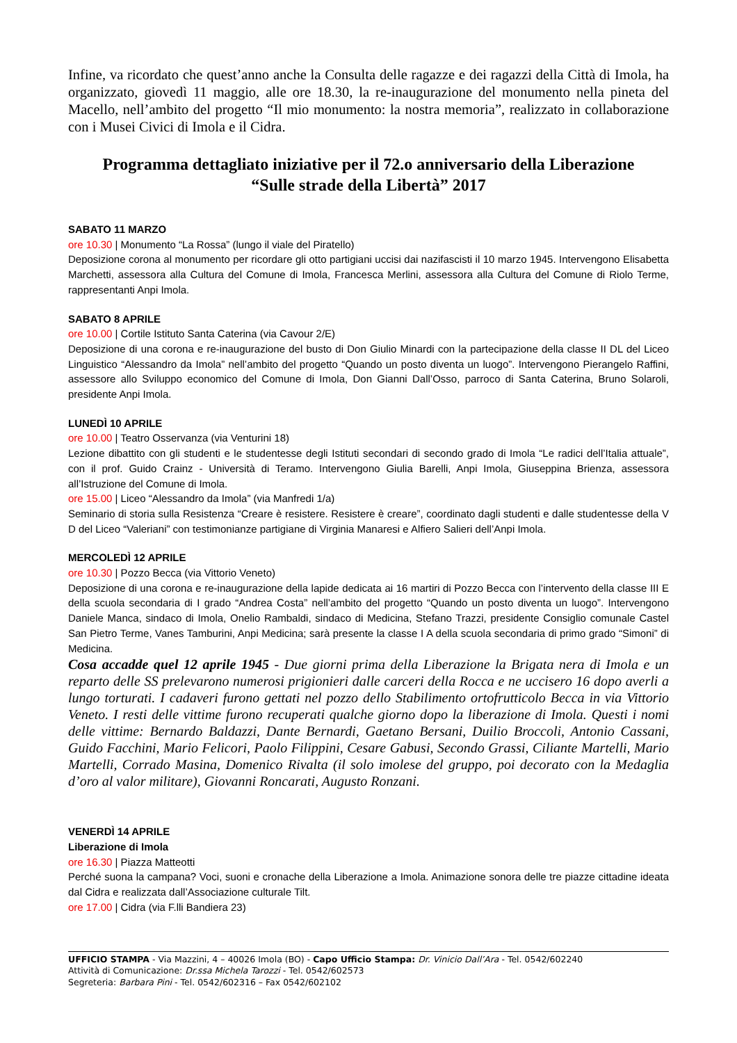Infine, va ricordato che quest’anno anche la Consulta delle ragazze e dei ragazzi della Città di Imola, ha organizzato, giovedì 11 maggio, alle ore 18.30, la re-inaugurazione del monumento nella pineta del Macello, nell’ambito del progetto “Il mio monumento: la nostra memoria”, realizzato in collaborazione con i Musei Civici di Imola e il Cidra.
Programma dettagliato iniziative per il 72.o anniversario della Liberazione
“Sulle strade della Libertà” 2017
SABATO 11 MARZO
ore 10.30 | Monumento “La Rossa” (lungo il viale del Piratello)
Deposizione corona al monumento per ricordare gli otto partigiani uccisi dai nazifascisti il 10 marzo 1945. Intervengono Elisabetta Marchetti, assessora alla Cultura del Comune di Imola, Francesca Merlini, assessora alla Cultura del Comune di Riolo Terme, rappresentanti Anpi Imola.
SABATO 8 APRILE
ore 10.00 | Cortile Istituto Santa Caterina (via Cavour 2/E)
Deposizione di una corona e re-inaugurazione del busto di Don Giulio Minardi con la partecipazione della classe II DL del Liceo Linguistico “Alessandro da Imola” nell’ambito del progetto “Quando un posto diventa un luogo”. Intervengono Pierangelo Raffini, assessore allo Sviluppo economico del Comune di Imola, Don Gianni Dall’Osso, parroco di Santa Caterina, Bruno Solaroli, presidente Anpi Imola.
LUNEDÌ 10 APRILE
ore 10.00 | Teatro Osservanza (via Venturini 18)
Lezione dibattito con gli studenti e le studentesse degli Istituti secondari di secondo grado di Imola “Le radici dell’Italia attuale”, con il prof. Guido Crainz - Università di Teramo. Intervengono Giulia Barelli, Anpi Imola, Giuseppina Brienza, assessora all’Istruzione del Comune di Imola.
ore 15.00 | Liceo “Alessandro da Imola” (via Manfredi 1/a)
Seminario di storia sulla Resistenza “Creare è resistere. Resistere è creare”, coordinato dagli studenti e dalle studentesse della V D del Liceo “Valeriani” con testimonianze partigiane di Virginia Manaresi e Alfiero Salieri dell’Anpi Imola.
MERCOLEDÌ 12 APRILE
ore 10.30 | Pozzo Becca (via Vittorio Veneto)
Deposizione di una corona e re-inaugurazione della lapide dedicata ai 16 martiri di Pozzo Becca con l’intervento della classe III E della scuola secondaria di I grado “Andrea Costa” nell’ambito del progetto “Quando un posto diventa un luogo”. Intervengono Daniele Manca, sindaco di Imola, Onelio Rambaldi, sindaco di Medicina, Stefano Trazzi, presidente Consiglio comunale Castel San Pietro Terme, Vanes Tamburini, Anpi Medicina; sarà presente la classe I A della scuola secondaria di primo grado “Simoni” di Medicina.
Cosa accadde quel 12 aprile 1945 - Due giorni prima della Liberazione la Brigata nera di Imola e un reparto delle SS prelevarono numerosi prigionieri dalle carceri della Rocca e ne uccisero 16 dopo averli a lungo torturati. I cadaveri furono gettati nel pozzo dello Stabilimento ortofrutticolo Becca in via Vittorio Veneto. I resti delle vittime furono recuperati qualche giorno dopo la liberazione di Imola. Questi i nomi delle vittime: Bernardo Baldazzi, Dante Bernardi, Gaetano Bersani, Duilio Broccoli, Antonio Cassani, Guido Facchini, Mario Felicori, Paolo Filippini, Cesare Gabusi, Secondo Grassi, Ciliante Martelli, Mario Martelli, Corrado Masina, Domenico Rivalta (il solo imolese del gruppo, poi decorato con la Medaglia d’oro al valor militare), Giovanni Roncarati, Augusto Ronzani.
VENERDÌ 14 APRILE
Liberazione di Imola
ore 16.30 | Piazza Matteotti
Perché suona la campana? Voci, suoni e cronache della Liberazione a Imola. Animazione sonora delle tre piazze cittadine ideata dal Cidra e realizzata dall’Associazione culturale Tilt.
ore 17.00 | Cidra (via F.lli Bandiera 23)
UFFICIO STAMPA - Via Mazzini, 4 – 40026 Imola (BO) - Capo Ufficio Stampa: Dr. Vinicio Dall’Ara - Tel. 0542/602240
Attività di Comunicazione: Dr.ssa Michela Tarozzi - Tel. 0542/602573
Segreteria: Barbara Pini - Tel. 0542/602316 – Fax 0542/602102